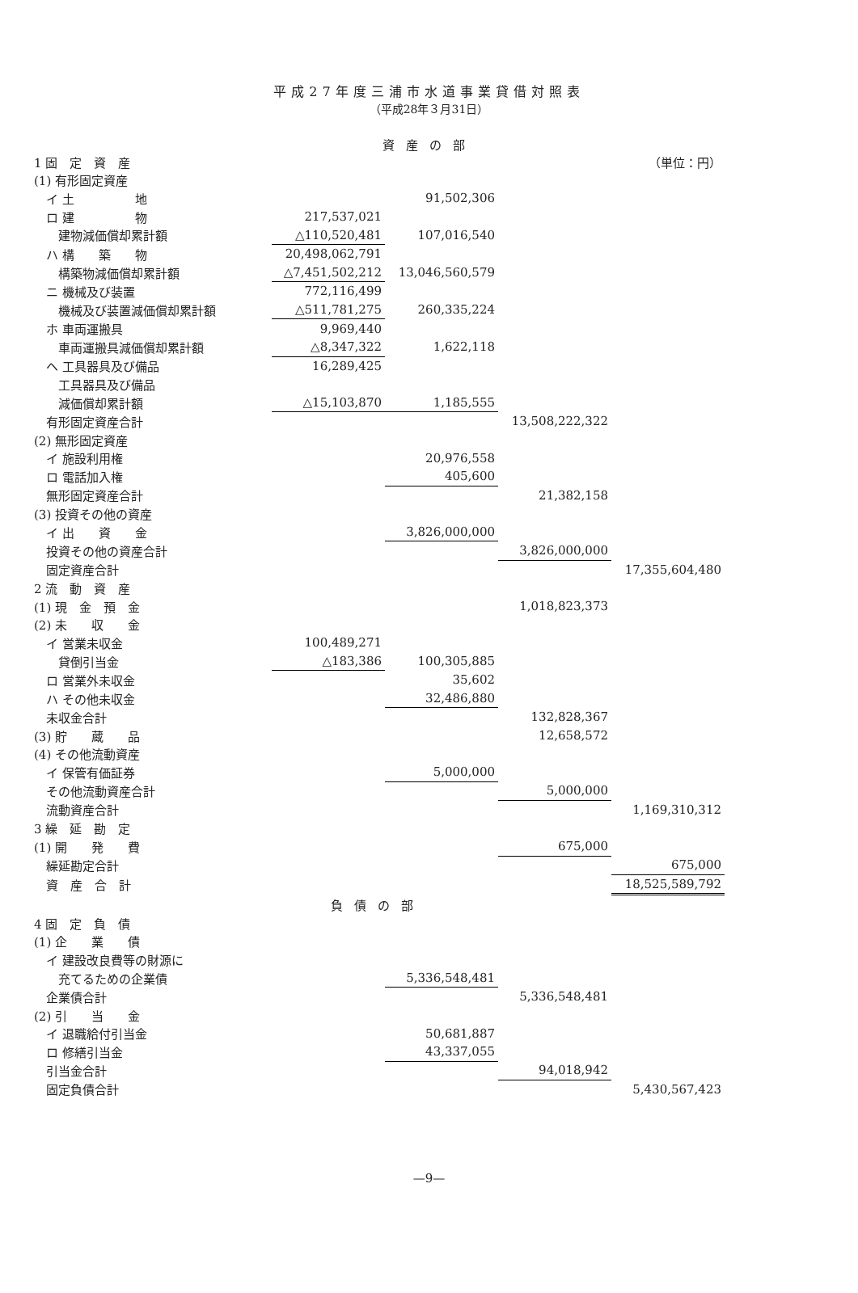平成27年度三浦市水道事業貸借対照表
（平成28年３月31日）
資産の部
| 1 固 定 資 産 | | | | （単位：円） |
| (1) 有形固定資産 | | | | |
| イ 土 地 | | 91,502,306 | | |
| ロ 建 物 | 217,537,021 | | | |
| 建物減価償却累計額 | △110,520,481 | 107,016,540 | | |
| ハ 構 築 物 | 20,498,062,791 | | | |
| 構築物減価償却累計額 | △7,451,502,212 | 13,046,560,579 | | |
| ニ 機械及び装置 | 772,116,499 | | | |
| 機械及び装置減価償却累計額 | △511,781,275 | 260,335,224 | | |
| ホ 車両運搬具 | 9,969,440 | | | |
| 車両運搬具減価償却累計額 | △8,347,322 | 1,622,118 | | |
| ヘ 工具器具及び備品 | 16,289,425 | | | |
| 工具器具及び備品 | | | | |
| 減価償却累計額 | △15,103,870 | 1,185,555 | | |
| 有形固定資産合計 | | | 13,508,222,322 | |
| (2) 無形固定資産 | | | | |
| イ 施設利用権 | | 20,976,558 | | |
| ロ 電話加入権 | | 405,600 | | |
| 無形固定資産合計 | | | 21,382,158 | |
| (3) 投資その他の資産 | | | | |
| イ 出 資 金 | | 3,826,000,000 | | |
| 投資その他の資産合計 | | | 3,826,000,000 | |
| 固定資産合計 | | | | 17,355,604,480 |
| 2 流 動 資 産 | | | | |
| (1) 現 金 預 金 | | | 1,018,823,373 | |
| (2) 未 収 金 | | | | |
| イ 営業未収金 | 100,489,271 | | | |
| 貸倒引当金 | △183,386 | 100,305,885 | | |
| ロ 営業外未収金 | | 35,602 | | |
| ハ その他未収金 | | 32,486,880 | | |
| 未収金合計 | | | 132,828,367 | |
| (3) 貯 蔵 品 | | | 12,658,572 | |
| (4) その他流動資産 | | | | |
| イ 保管有価証券 | | 5,000,000 | | |
| その他流動資産合計 | | | 5,000,000 | |
| 流動資産合計 | | | | 1,169,310,312 |
| 3 繰 延 勘 定 | | | | |
| (1) 開 発 費 | | | 675,000 | |
| 繰延勘定合計 | | | | 675,000 |
| 資 産 合 計 | | | | 18,525,589,792 |
| 負債の部 | | | | |
| 4 固 定 負 債 | | | | |
| (1) 企 業 債 | | | | |
| イ 建設改良費等の財源に | | | | |
| 充てるための企業債 | | 5,336,548,481 | | |
| 企業債合計 | | | 5,336,548,481 | |
| (2) 引 当 金 | | | | |
| イ 退職給付引当金 | | 50,681,887 | | |
| ロ 修繕引当金 | | 43,337,055 | | |
| 引当金合計 | | | 94,018,942 | |
| 固定負債合計 | | | | 5,430,567,423 |
—9—